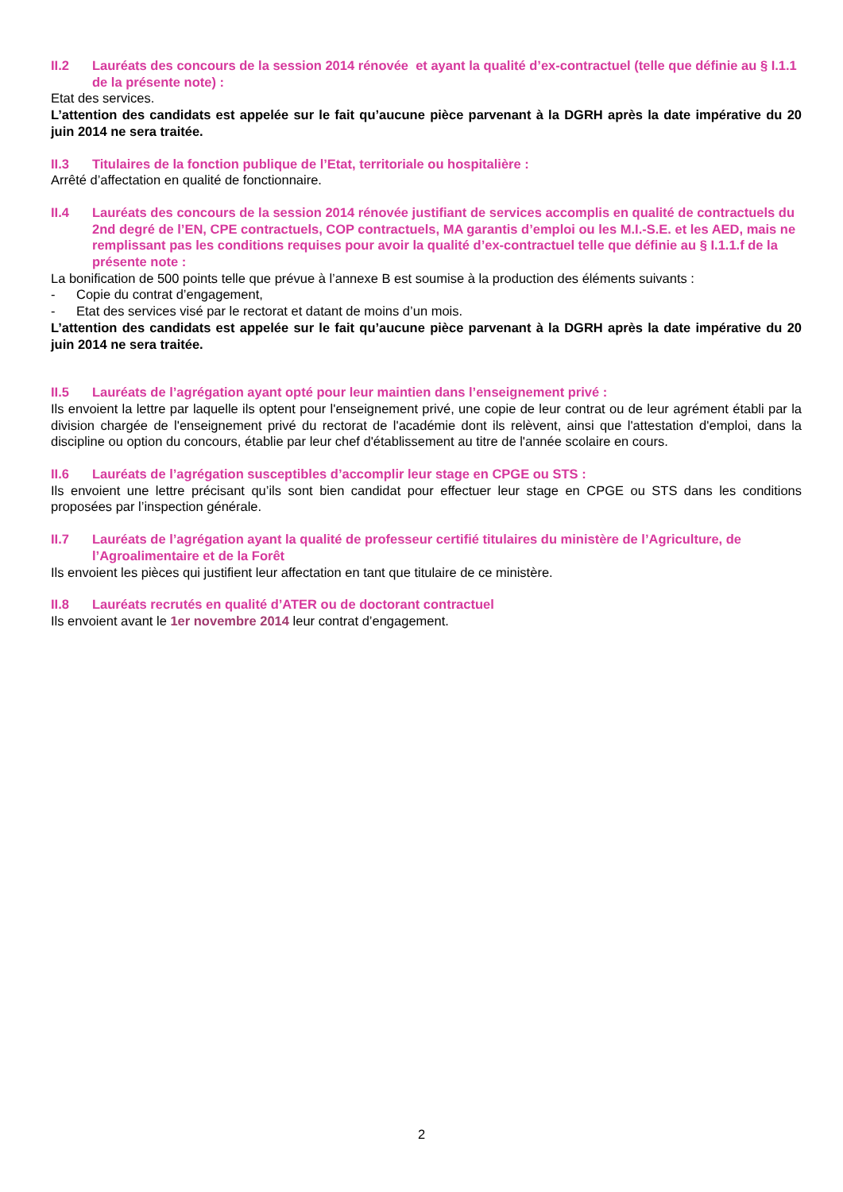II.2 Lauréats des concours de la session 2014 rénovée et ayant la qualité d’ex-contractuel (telle que définie au § I.1.1 de la présente note) :
Etat des services.
L’attention des candidats est appelée sur le fait qu’aucune pièce parvenant à la DGRH après la date impérative du 20 juin 2014 ne sera traitée.
II.3 Titulaires de la fonction publique de l’Etat, territoriale ou hospitalière :
Arrêté d’affectation en qualité de fonctionnaire.
II.4 Lauréats des concours de la session 2014 rénovée justifiant de services accomplis en qualité de contractuels du 2nd degré de l’EN, CPE contractuels, COP contractuels, MA garantis d’emploi ou les M.I.-S.E. et les AED, mais ne remplissant pas les conditions requises pour avoir la qualité d’ex-contractuel telle que définie au § I.1.1.f de la présente note :
La bonification de 500 points telle que prévue à l’annexe B est soumise à la production des éléments suivants :
- Copie du contrat d’engagement,
- Etat des services visé par le rectorat et datant de moins d’un mois.
L’attention des candidats est appelée sur le fait qu’aucune pièce parvenant à la DGRH après la date impérative du 20 juin 2014 ne sera traitée.
II.5 Lauréats de l’agrégation ayant opté pour leur maintien dans l’enseignement privé :
Ils envoient la lettre par laquelle ils optent pour l'enseignement privé, une copie de leur contrat ou de leur agrément établi par la division chargée de l'enseignement privé du rectorat de l'académie dont ils relèvent, ainsi que l'attestation d'emploi, dans la discipline ou option du concours, établie par leur chef d'établissement au titre de l'année scolaire en cours.
II.6 Lauréats de l’agrégation susceptibles d’accomplir leur stage en CPGE ou STS :
Ils envoient une lettre précisant qu’ils sont bien candidat pour effectuer leur stage en CPGE ou STS dans les conditions proposées par l’inspection générale.
II.7 Lauréats de l’agrégation ayant la qualité de professeur certifié titulaires du ministère de l’Agriculture, de l’Agroalimentaire et de la Forêt
Ils envoient les pièces qui justifient leur affectation en tant que titulaire de ce ministère.
II.8 Lauréats recrutés en qualité d’ATER ou de doctorant contractuel
Ils envoient avant le 1er novembre 2014 leur contrat d’engagement.
2